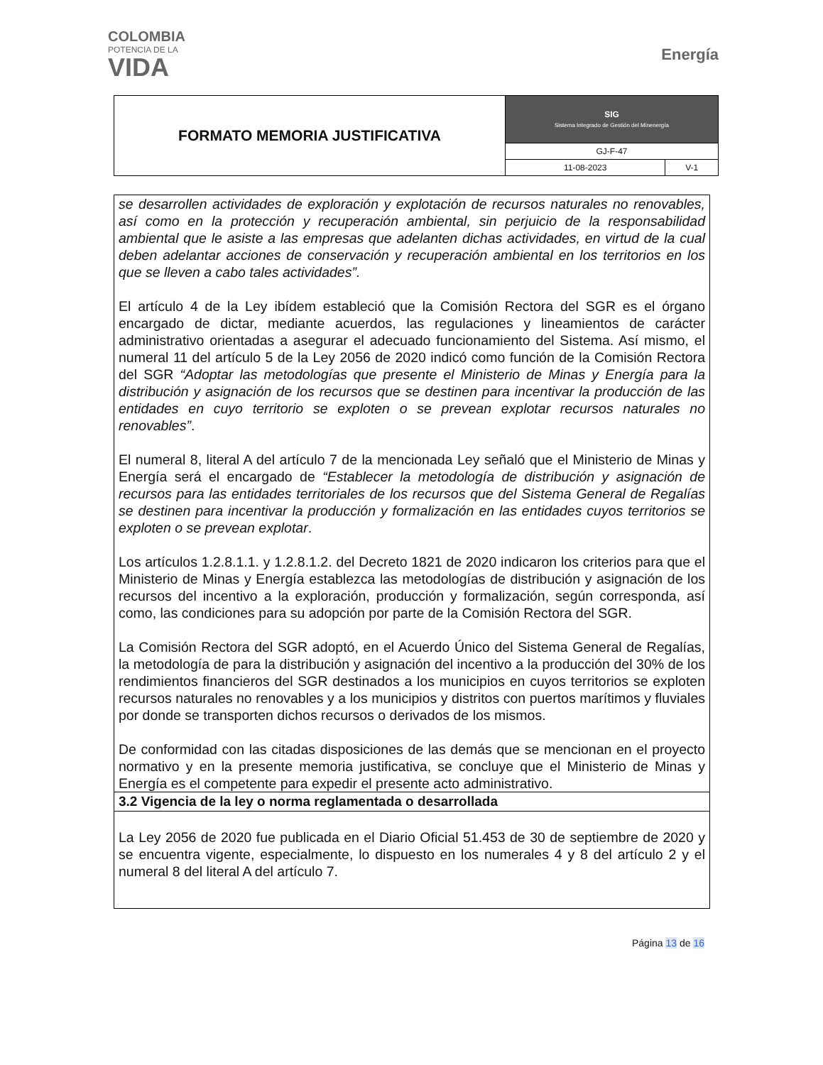COLOMBIA
POTENCIA DE LA
VIDA
Energía
| FORMATO MEMORIA JUSTIFICATIVA | SIG Sistema Integrado de Gestión del Minenergía | |
| | GJ-F-47 | |
| | 11-08-2023 | V-1 |
se desarrollen actividades de exploración y explotación de recursos naturales no renovables, así como en la protección y recuperación ambiental, sin perjuicio de la responsabilidad ambiental que le asiste a las empresas que adelanten dichas actividades, en virtud de la cual deben adelantar acciones de conservación y recuperación ambiental en los territorios en los que se lleven a cabo tales actividades”.
El artículo 4 de la Ley ibídem estableció que la Comisión Rectora del SGR es el órgano encargado de dictar, mediante acuerdos, las regulaciones y lineamientos de carácter administrativo orientadas a asegurar el adecuado funcionamiento del Sistema. Así mismo, el numeral 11 del artículo 5 de la Ley 2056 de 2020 indicó como función de la Comisión Rectora del SGR “Adoptar las metodologías que presente el Ministerio de Minas y Energía para la distribución y asignación de los recursos que se destinen para incentivar la producción de las entidades en cuyo territorio se exploten o se prevean explotar recursos naturales no renovables”.
El numeral 8, literal A del artículo 7 de la mencionada Ley señaló que el Ministerio de Minas y Energía será el encargado de “Establecer la metodología de distribución y asignación de recursos para las entidades territoriales de los recursos que del Sistema General de Regalías se destinen para incentivar la producción y formalización en las entidades cuyos territorios se exploten o se prevean explotar.
Los artículos 1.2.8.1.1. y 1.2.8.1.2. del Decreto 1821 de 2020 indicaron los criterios para que el Ministerio de Minas y Energía establezca las metodologías de distribución y asignación de los recursos del incentivo a la exploración, producción y formalización, según corresponda, así como, las condiciones para su adopción por parte de la Comisión Rectora del SGR.
La Comisión Rectora del SGR adoptó, en el Acuerdo Único del Sistema General de Regalías, la metodología de para la distribución y asignación del incentivo a la producción del 30% de los rendimientos financieros del SGR destinados a los municipios en cuyos territorios se exploten recursos naturales no renovables y a los municipios y distritos con puertos marítimos y fluviales por donde se transporten dichos recursos o derivados de los mismos.
De conformidad con las citadas disposiciones de las demás que se mencionan en el proyecto normativo y en la presente memoria justificativa, se concluye que el Ministerio de Minas y Energía es el competente para expedir el presente acto administrativo.
3.2 Vigencia de la ley o norma reglamentada o desarrollada
La Ley 2056 de 2020 fue publicada en el Diario Oficial 51.453 de 30 de septiembre de 2020 y se encuentra vigente, especialmente, lo dispuesto en los numerales 4 y 8 del artículo 2 y el numeral 8 del literal A del artículo 7.
Página 13 de 16